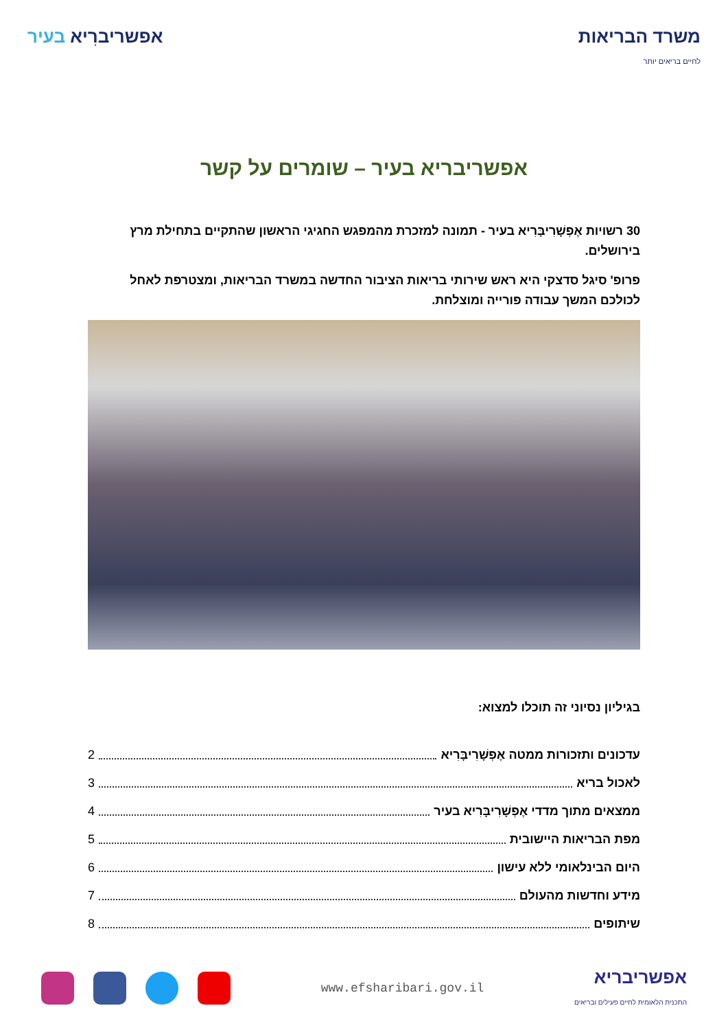משרד הבריאות
לחיים בריאים יותר
אפשריברִיא בעיר
אפשריבריא בעיר – שומרים על קשר
30 רשויות אֶפְשָׁרִיבָּרִיא בעיר - תמונה למזכרת מהמפגש החגיגי הראשון שהתקיים בתחילת מרץ בירושלים.
פרופ' סיגל סדצקי היא ראש שירותי בריאות הציבור החדשה במשרד הבריאות, ומצטרפת לאחל לכולכם המשך עבודה פורייה ומוצלחת.
בגיליון נסיוני זה תוכלו למצוא:
עדכונים ותזכורות ממטה אֶפְשָׁרִיבָּרִיא 2
לאכול בריא 3
ממצאים מתוך מדדי אֶפְשָׁרִיבָּרִיא בעיר 4
מפת הבריאות היישובית 5
היום הבינלאומי ללא עישון 6
מידע וחדשות מהעולם 7
שיתופים 8
אפשריבריא
התכנית הלאומית לחיים פעילים ובריאים
www.efsharibari.gov.il